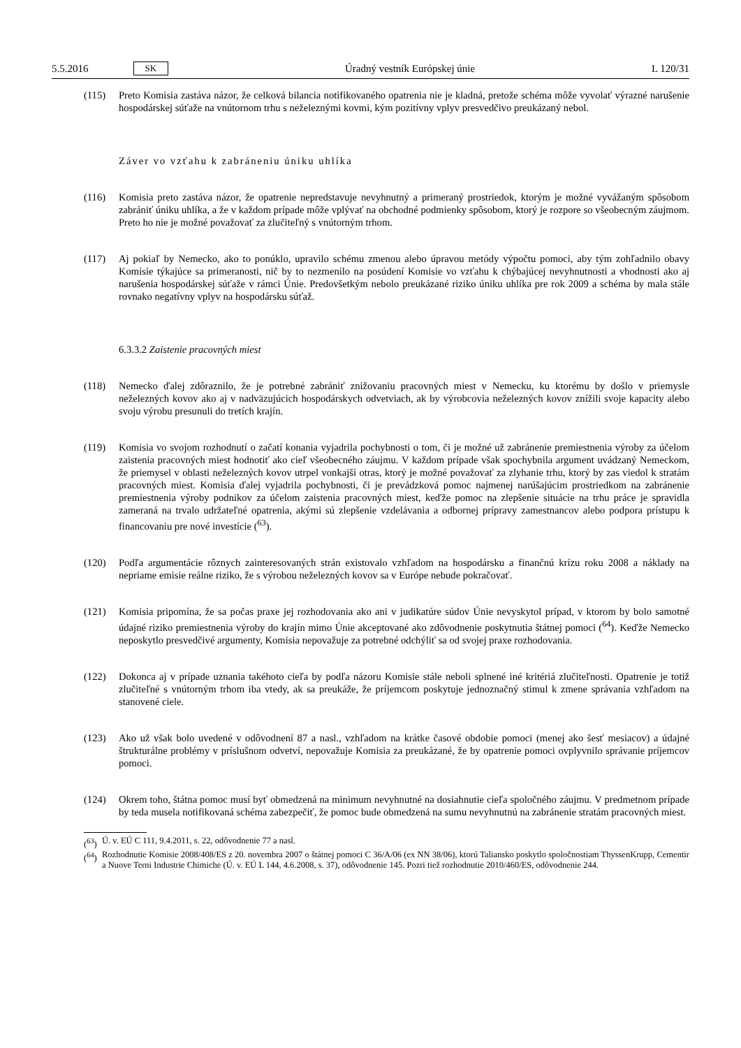5.5.2016 SK Úradný vestník Európskej únie L 120/31
(115) Preto Komisia zastáva názor, že celková bilancia notifikovaného opatrenia nie je kladná, pretože schéma môže vyvolať výrazné narušenie hospodárskej súťaže na vnútornom trhu s neželeznými kovmi, kým pozitívny vplyv presvedčivo preukázaný nebol.
Záver vo vzťahu k zabráneniu úniku uhlíka
(116) Komisia preto zastáva názor, že opatrenie nepredstavuje nevyhnutný a primeraný prostriedok, ktorým je možné vyvážaným spôsobom zabrániť úniku uhlíka, a že v každom prípade môže vplývať na obchodné podmienky spôsobom, ktorý je rozpore so všeobecným záujmom. Preto ho nie je možné považovať za zlučiteľný s vnútorným trhom.
(117) Aj pokiaľ by Nemecko, ako to ponúklo, upravilo schému zmenou alebo úpravou metódy výpočtu pomoci, aby tým zohľadnilo obavy Komisie týkajúce sa primeranosti, nič by to nezmenilo na posúdení Komisie vo vzťahu k chýbajúcej nevyhnutnosti a vhodnosti ako aj narušenia hospodárskej súťaže v rámci Únie. Predovšetkým nebolo preukázané riziko úniku uhlíka pre rok 2009 a schéma by mala stále rovnako negatívny vplyv na hospodársku súťaž.
6.3.3.2 Zaistenie pracovných miest
(118) Nemecko ďalej zdôraznilo, že je potrebné zabrániť znižovaniu pracovných miest v Nemecku, ku ktorému by došlo v priemysle neželezných kovov ako aj v nadväzujúcich hospodárskych odvetviach, ak by výrobcovia neželezných kovov znížili svoje kapacity alebo svoju výrobu presunuli do tretích krajín.
(119) Komisia vo svojom rozhodnutí o začatí konania vyjadrila pochybnosti o tom, či je možné už zabránenie premiestnenia výroby za účelom zaistenia pracovných miest hodnotiť ako cieľ všeobecného záujmu. V každom prípade však spochybnila argument uvádzaný Nemeckom, že priemysel v oblasti neželezných kovov utrpel vonkajší otras, ktorý je možné považovať za zlyhanie trhu, ktorý by zas viedol k stratám pracovných miest. Komisia ďalej vyjadrila pochybnosti, či je prevádzková pomoc najmenej narúšajúcim prostriedkom na zabránenie premiestnenia výroby podnikov za účelom zaistenia pracovných miest, keďže pomoc na zlepšenie situácie na trhu práce je spravidla zameraná na trvalo udržateľné opatrenia, akými sú zlepšenie vzdelávania a odbornej prípravy zamestnancov alebo podpora prístupu k financovaniu pre nové investície (<sup>63</sup>).
(120) Podľa argumentácie rôznych zainteresovaných strán existovalo vzhľadom na hospodársku a finančnú krízu roku 2008 a náklady na nepriame emisie reálne riziko, že s výrobou neželezných kovov sa v Európe nebude pokračovať.
(121) Komisia pripomína, že sa počas praxe jej rozhodovania ako ani v judikatúre súdov Únie nevyskytol prípad, v ktorom by bolo samotné údajné riziko premiestnenia výroby do krajín mimo Únie akceptované ako zdôvodnenie poskytnutia štátnej pomoci (<sup>64</sup>). Keďže Nemecko neposkytlo presvedčivé argumenty, Komisia nepovažuje za potrebné odchýliť sa od svojej praxe rozhodovania.
(122) Dokonca aj v prípade uznania takéhoto cieľa by podľa názoru Komisie stále neboli splnené iné kritériá zlučiteľnosti. Opatrenie je totiž zlučiteľné s vnútorným trhom iba vtedy, ak sa preukáže, že príjemcom poskytuje jednoznačný stimul k zmene správania vzhľadom na stanovené ciele.
(123) Ako už však bolo uvedené v odôvodnení 87 a nasl., vzhľadom na krátke časové obdobie pomoci (menej ako šesť mesiacov) a údajné štrukturálne problémy v príslušnom odvetví, nepovažuje Komisia za preukázané, že by opatrenie pomoci ovplyvnilo správanie príjemcov pomoci.
(124) Okrem toho, štátna pomoc musí byť obmedzená na minimum nevyhnutné na dosiahnutie cieľa spoločného záujmu. V predmetnom prípade by teda musela notifikovaná schéma zabezpečiť, že pomoc bude obmedzená na sumu nevyhnutnú na zabránenie stratám pracovných miest.
(<sup>63</sup>) Ú. v. EÚ C 111, 9.4.2011, s. 22, odôvodnenie 77 a nasl.
(<sup>64</sup>) Rozhodnutie Komisie 2008/408/ES z 20. novembra 2007 o štátnej pomoci C 36/A/06 (ex NN 38/06), ktorú Taliansko poskytlo spoloč­nostiam ThyssenKrupp, Cementir a Nuove Terni Industrie Chimiche (Ú. v. EÚ L 144, 4.6.2008, s. 37), odôvodnenie 145. Pozri tiež rozhodnutie 2010/460/ES, odôvodnenie 244.